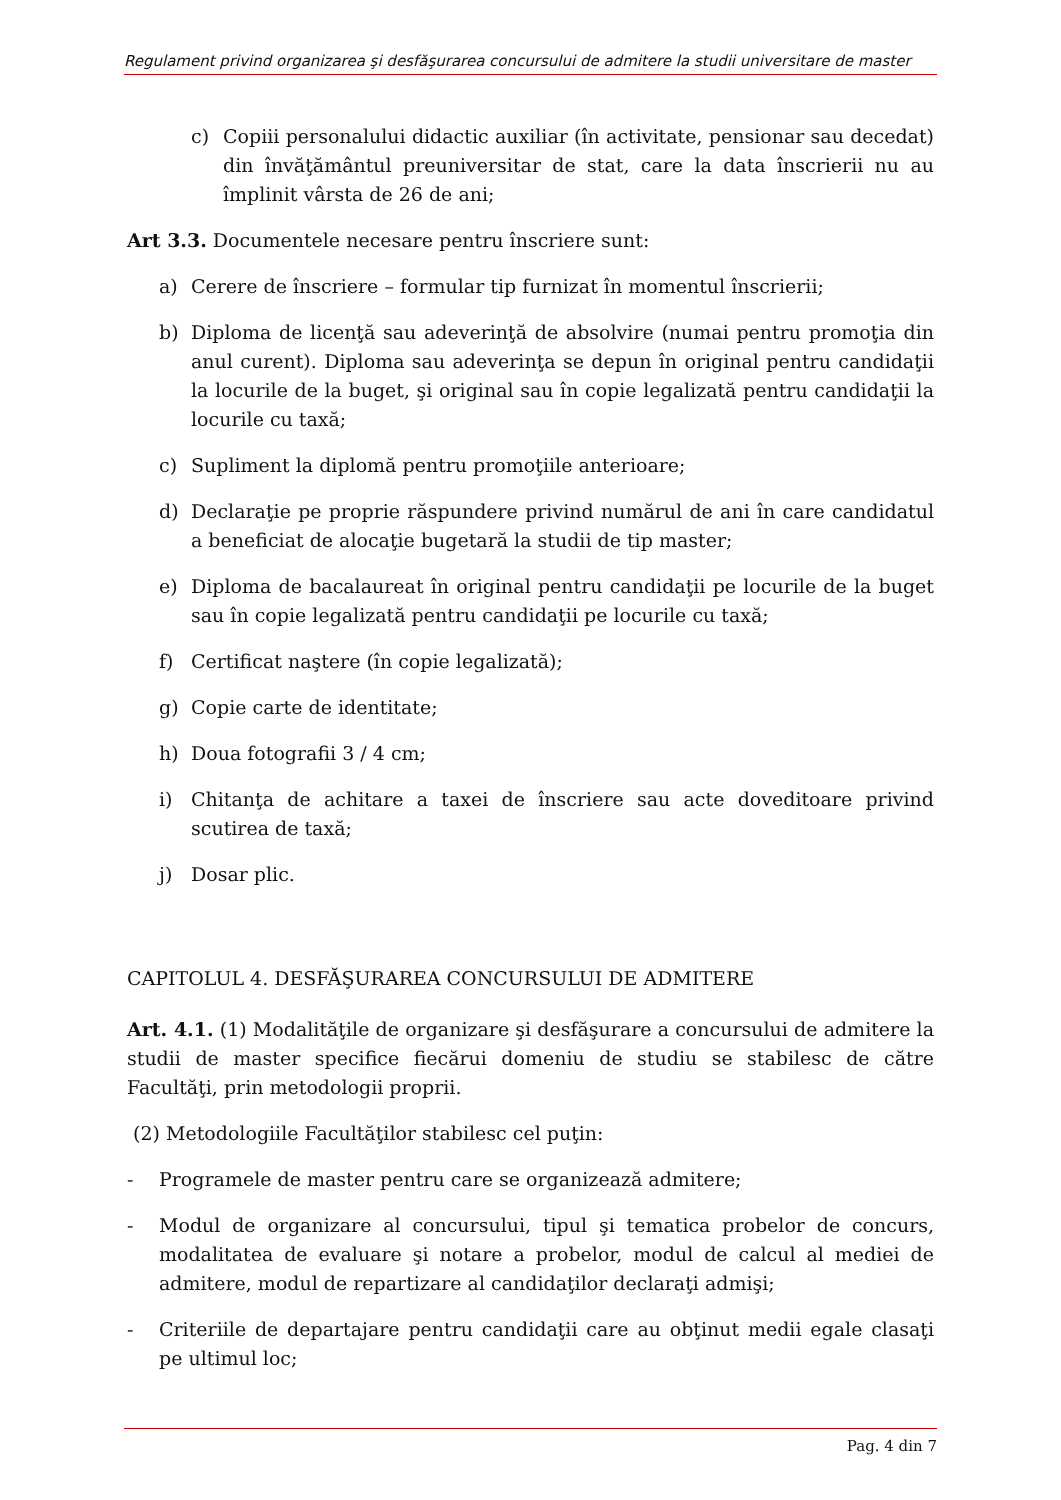Regulament privind organizarea şi desfăşurarea concursului de admitere la studii universitare de master
c) Copiii personalului didactic auxiliar (în activitate, pensionar sau decedat) din învăţământul preuniversitar de stat, care la data înscrierii nu au împlinit vârsta de 26 de ani;
Art 3.3. Documentele necesare pentru înscriere sunt:
a) Cerere de înscriere – formular tip furnizat în momentul înscrierii;
b) Diploma de licenţă sau adeverinţă de absolvire (numai pentru promoţia din anul curent). Diploma sau adeverinţa se depun în original pentru candidaţii la locurile de la buget, şi original sau în copie legalizată pentru candidaţii la locurile cu taxă;
c) Supliment la diplomă pentru promoţiile anterioare;
d) Declaraţie pe proprie răspundere privind numărul de ani în care candidatul a beneficiat de alocaţie bugetară la studii de tip master;
e) Diploma de bacalaureat în original pentru candidaţii pe locurile de la buget sau în copie legalizată pentru candidaţii pe locurile cu taxă;
f) Certificat naştere (în copie legalizată);
g) Copie carte de identitate;
h) Doua fotografii 3 / 4 cm;
i) Chitanţa de achitare a taxei de înscriere sau acte doveditoare privind scutirea de taxă;
j) Dosar plic.
CAPITOLUL 4. DESFĂŞURAREA CONCURSULUI DE ADMITERE
Art. 4.1. (1) Modalităţile de organizare şi desfăşurare a concursului de admitere la studii de master specifice fiecărui domeniu de studiu se stabilesc de către Facultăţi, prin metodologii proprii.
(2) Metodologiile Facultăţilor stabilesc cel puţin:
- Programele de master pentru care se organizează admitere;
- Modul de organizare al concursului, tipul şi tematica probelor de concurs, modalitatea de evaluare şi notare a probelor, modul de calcul al mediei de admitere, modul de repartizare al candidaţilor declaraţi admişi;
- Criteriile de departajare pentru candidaţii care au obţinut medii egale clasaţi pe ultimul loc;
Pag. 4 din 7